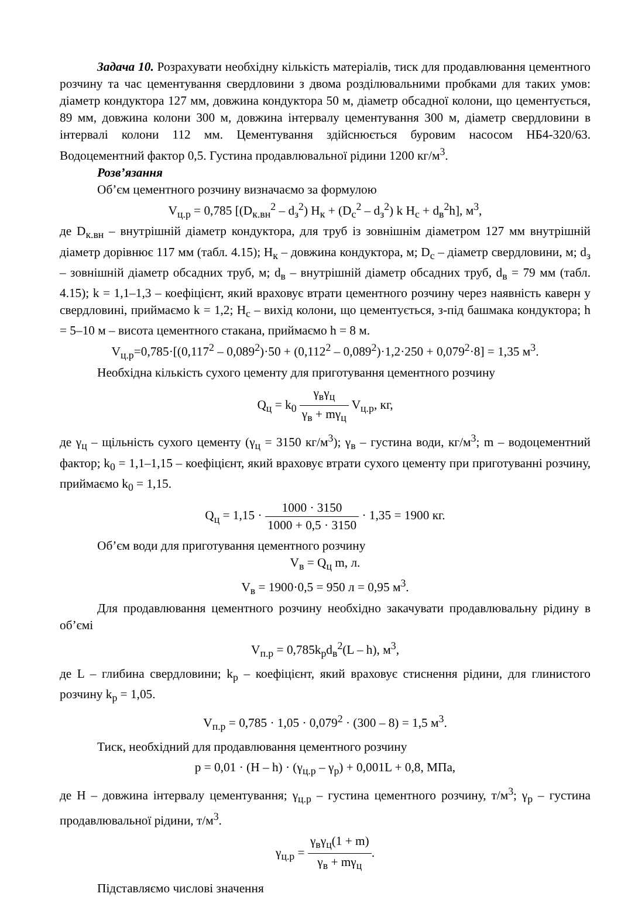Задача 10. Розрахувати необхідну кількість матеріалів, тиск для продавлювання цементного розчину та час цементування свердловини з двома розділювальними пробками для таких умов: діаметр кондуктора 127 мм, довжина кондуктора 50 м, діаметр обсадної колони, що цементується, 89 мм, довжина колони 300 м, довжина інтервалу цементування 300 м, діаметр свердловини в інтервалі колони 112 мм. Цементування здійснюється буровим насосом НБ4-320/63. Водоцементний фактор 0,5. Густина продавлювальної рідини 1200 кг/м<sup>3</sup>.
Розв’язання
Об’єм цементного розчину визначаємо за формулою
V<sub>ц.р</sub> = 0,785 [(D<sub>к.вн</sub><sup>2</sup> – d<sub>з</sub><sup>2</sup>) H<sub>к</sub> + (D<sub>с</sub><sup>2</sup> – d<sub>з</sub><sup>2</sup>) k H<sub>с</sub> + d<sub>в</sub><sup>2</sup>h], м<sup>3</sup>,
де D<sub>к.вн</sub> – внутрішній діаметр кондуктора, для труб із зовнішнім діаметром 127 мм внутрішній діаметр дорівнює 117 мм (табл. 4.15); H<sub>к</sub> – довжина кондуктора, м; D<sub>с</sub> – діаметр свердловини, м; d<sub>з</sub> – зовнішній діаметр обсадних труб, м; d<sub>в</sub> – внутрішній діаметр обсадних труб, d<sub>в</sub> = 79 мм (табл. 4.15); k = 1,1–1,3 – коефіцієнт, який враховує втрати цементного розчину через наявність каверн у свердловині, приймаємо k = 1,2; H<sub>с</sub> – вихід колони, що цементується, з-під башмака кондуктора; h = 5–10 м – висота цементного стакана, приймаємо h = 8 м.
V<sub>ц.р</sub>=0,785·[(0,117<sup>2</sup> – 0,089<sup>2</sup>)·50 + (0,112<sup>2</sup> – 0,089<sup>2</sup>)·1,2·250 + 0,079<sup>2</sup>·8] = 1,35 м<sup>3</sup>.
Необхідна кількість сухого цементу для приготування цементного розчину
Q<sub>ц</sub> = k<sub>0</sub> γ<sub>в</sub>γ<sub>ц</sub> γ<sub>в</sub> + mγ<sub>ц</sub> V<sub>ц.р</sub>, кг,
де γ<sub>ц</sub> – щільність сухого цементу (γ<sub>ц</sub> = 3150 кг/м<sup>3</sup>); γ<sub>в</sub> – густина води, кг/м<sup>3</sup>; m – водоцементний фактор; k<sub>0</sub> = 1,1–1,15 – коефіцієнт, який враховує втрати сухого цементу при приготуванні розчину, приймаємо k<sub>0</sub> = 1,15.
Q<sub>ц</sub> = 1,15 · 1000 · 3150 1000 + 0,5 · 3150 · 1,35 = 1900 кг.
Об’єм води для приготування цементного розчину
V<sub>в</sub> = Q<sub>ц</sub> m, л.
V<sub>в</sub> = 1900·0,5 = 950 л = 0,95 м<sup>3</sup>.
Для продавлювання цементного розчину необхідно закачувати продавлювальну рідину в об’ємі
V<sub>п.р</sub> = 0,785k<sub>р</sub>d<sub>в</sub><sup>2</sup>(L – h), м<sup>3</sup>,
де L – глибина свердловини; k<sub>р</sub> – коефіцієнт, який враховує стиснення рідини, для глинистого розчину k<sub>р</sub> = 1,05.
V<sub>п.р</sub> = 0,785 · 1,05 · 0,079<sup>2</sup> · (300 – 8) = 1,5 м<sup>3</sup>.
Тиск, необхідний для продавлювання цементного розчину
p = 0,01 · (H – h) · (γ<sub>ц.р</sub> – γ<sub>р</sub>) + 0,001L + 0,8, МПа,
де H – довжина інтервалу цементування; γ<sub>ц.р</sub> – густина цементного розчину, т/м<sup>3</sup>; γ<sub>р</sub> – густина продавлювальної рідини, т/м<sup>3</sup>.
γ<sub>ц.р</sub> = γ<sub>в</sub>γ<sub>ц</sub>(1 + m) γ<sub>в</sub> + mγ<sub>ц</sub>.
Підставляємо числові значення